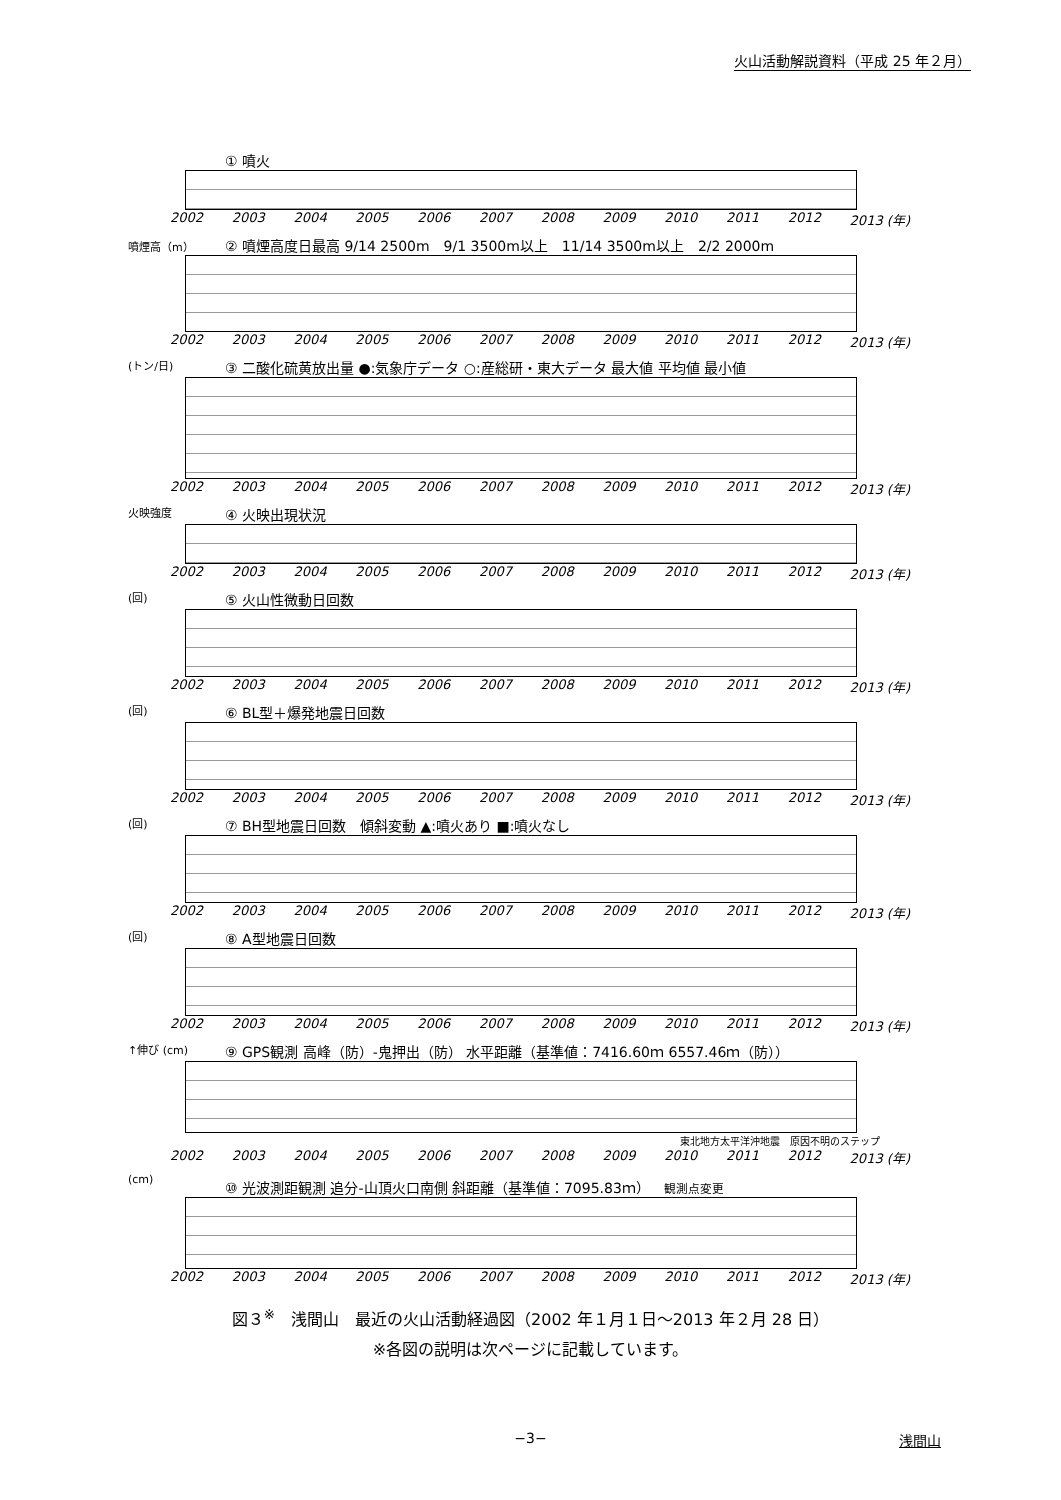火山活動解説資料（平成 25 年２月）
① 噴火
2002 2003 2004 2005 2006 2007 2008 2009 2010 2011 2012 2013 (年)
噴煙高（m）
② 噴煙高度日最高 9/14 2500m　9/1 3500m以上　11/14 3500m以上　2/2 2000m
2002 2003 2004 2005 2006 2007 2008 2009 2010 2011 2012 2013 (年)
(トン/日)
③ 二酸化硫黄放出量 ●:気象庁データ ○:産総研・東大データ 最大値 平均値 最小値
2002 2003 2004 2005 2006 2007 2008 2009 2010 2011 2012 2013 (年)
火映強度
④ 火映出現状況
2002 2003 2004 2005 2006 2007 2008 2009 2010 2011 2012 2013 (年)
(回)
⑤ 火山性微動日回数
2002 2003 2004 2005 2006 2007 2008 2009 2010 2011 2012 2013 (年)
(回)
⑥ BL型＋爆発地震日回数
2002 2003 2004 2005 2006 2007 2008 2009 2010 2011 2012 2013 (年)
(回)
⑦ BH型地震日回数　傾斜変動 ▲:噴火あり ■:噴火なし
2002 2003 2004 2005 2006 2007 2008 2009 2010 2011 2012 2013 (年)
(回)
⑧ A型地震日回数
2002 2003 2004 2005 2006 2007 2008 2009 2010 2011 2012 2013 (年)
↑伸び (cm)
⑨ GPS観測 高峰（防）-鬼押出（防） 水平距離（基準値：7416.60ｍ 6557.46ｍ（防））
東北地方太平洋沖地震　原因不明のステップ
2002 2003 2004 2005 2006 2007 2008 2009 2010 2011 2012 2013 (年)
(cm)
⑩ 光波測距観測 追分-山頂火口南側 斜距離（基準値：7095.83ｍ）　観測点変更
2002 2003 2004 2005 2006 2007 2008 2009 2010 2011 2012 2013 (年)
図３<sup>※</sup>　浅間山　最近の火山活動経過図（2002 年１月１日～2013 年２月 28 日）
※各図の説明は次ページに記載しています。
−3− 浅間山